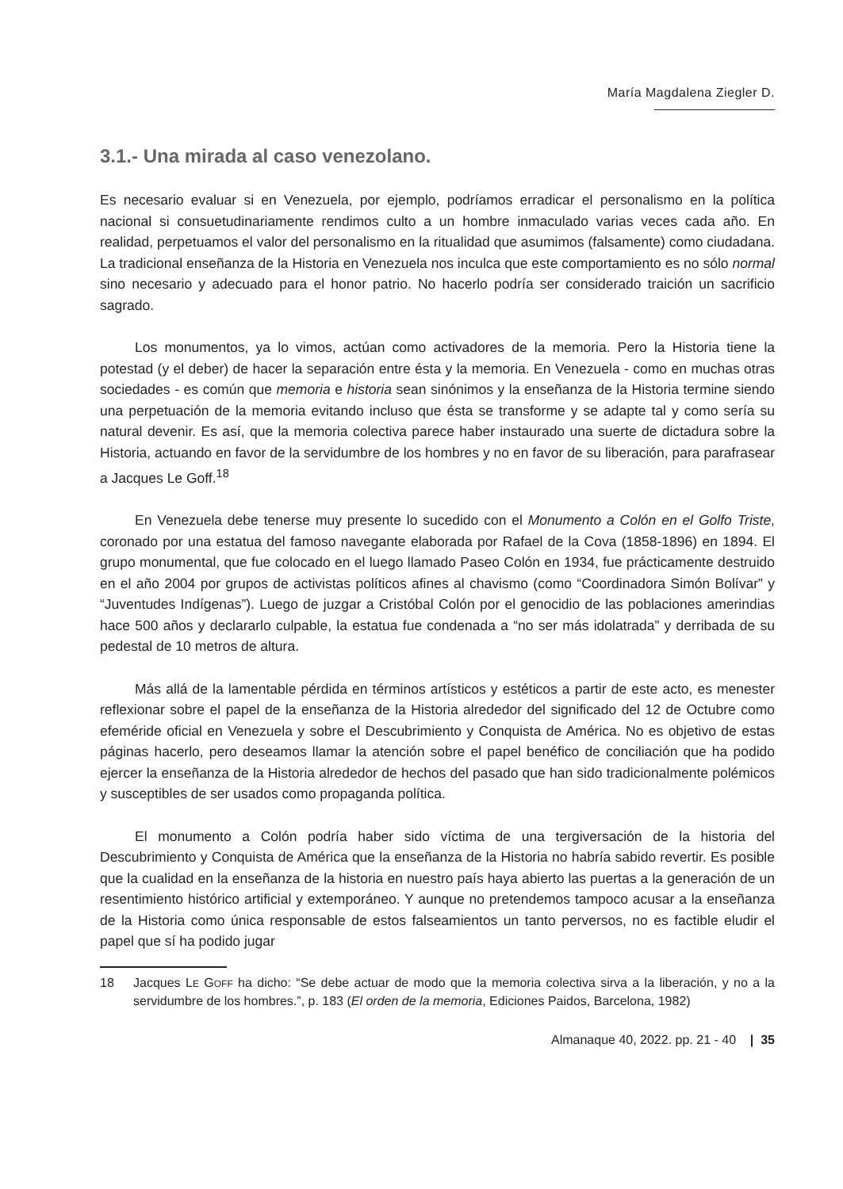María Magdalena Ziegler D.
3.1.- Una mirada al caso venezolano.
Es necesario evaluar si en Venezuela, por ejemplo, podríamos erradicar el personalismo en la política nacional si consuetudinariamente rendimos culto a un hombre inmaculado varias veces cada año. En realidad, perpetuamos el valor del personalismo en la ritualidad que asumimos (falsamente) como ciudadana. La tradicional enseñanza de la Historia en Venezuela nos inculca que este comportamiento es no sólo normal sino necesario y adecuado para el honor patrio. No hacerlo podría ser considerado traición un sacrificio sagrado.
Los monumentos, ya lo vimos, actúan como activadores de la memoria. Pero la Historia tiene la potestad (y el deber) de hacer la separación entre ésta y la memoria. En Venezuela - como en muchas otras sociedades - es común que memoria e historia sean sinónimos y la enseñanza de la Historia termine siendo una perpetuación de la memoria evitando incluso que ésta se transforme y se adapte tal y como sería su natural devenir. Es así, que la memoria colectiva parece haber instaurado una suerte de dictadura sobre la Historia, actuando en favor de la servidumbre de los hombres y no en favor de su liberación, para parafrasear a Jacques Le Goff.<sup>18</sup>
En Venezuela debe tenerse muy presente lo sucedido con el Monumento a Colón en el Golfo Triste, coronado por una estatua del famoso navegante elaborada por Rafael de la Cova (1858-1896) en 1894. El grupo monumental, que fue colocado en el luego llamado Paseo Colón en 1934, fue prácticamente destruido en el año 2004 por grupos de activistas políticos afines al chavismo (como “Coordinadora Simón Bolívar” y “Juventudes Indígenas”). Luego de juzgar a Cristóbal Colón por el genocidio de las poblaciones amerindias hace 500 años y declararlo culpable, la estatua fue condenada a “no ser más idolatrada” y derribada de su pedestal de 10 metros de altura.
Más allá de la lamentable pérdida en términos artísticos y estéticos a partir de este acto, es menester reflexionar sobre el papel de la enseñanza de la Historia alrededor del significado del 12 de Octubre como efeméride oficial en Venezuela y sobre el Descubrimiento y Conquista de América. No es objetivo de estas páginas hacerlo, pero deseamos llamar la atención sobre el papel benéfico de conciliación que ha podido ejercer la enseñanza de la Historia alrededor de hechos del pasado que han sido tradicionalmente polémicos y susceptibles de ser usados como propaganda política.
El monumento a Colón podría haber sido víctima de una tergiversación de la historia del Descubrimiento y Conquista de América que la enseñanza de la Historia no habría sabido revertir. Es posible que la cualidad en la enseñanza de la historia en nuestro país haya abierto las puertas a la generación de un resentimiento histórico artificial y extemporáneo. Y aunque no pretendemos tampoco acusar a la enseñanza de la Historia como única responsable de estos falseamientos un tanto perversos, no es factible eludir el papel que sí ha podido jugar
18 Jacques LE GOFF ha dicho: “Se debe actuar de modo que la memoria colectiva sirva a la liberación, y no a la servidumbre de los hombres.”, p. 183 (El orden de la memoria, Ediciones Paidos, Barcelona, 1982)
Almanaque 40, 2022. pp. 21 - 40 | 35